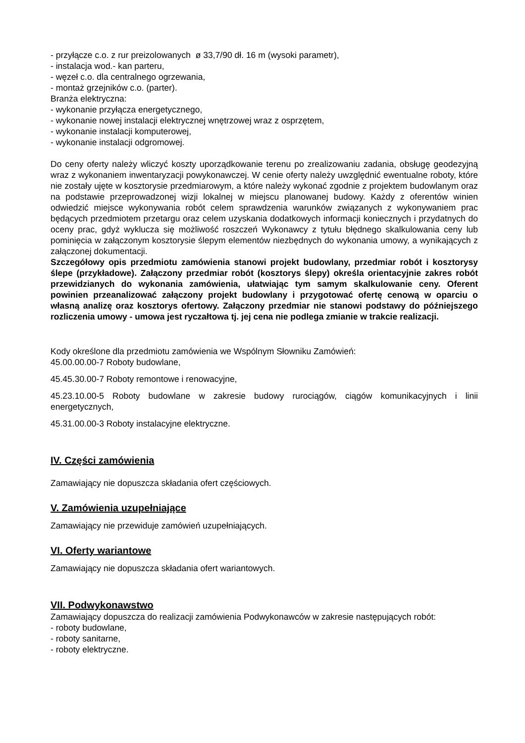- przyłącze c.o. z rur preizolowanych ø 33,7/90 dł. 16 m (wysoki parametr),
- instalacja wod.- kan parteru,
- węzeł c.o. dla centralnego ogrzewania,
- montaż grzejników c.o. (parter).
Branża elektryczna:
- wykonanie przyłącza energetycznego,
- wykonanie nowej instalacji elektrycznej wnętrzowej wraz z osprzętem,
- wykonanie instalacji komputerowej,
- wykonanie instalacji odgromowej.
Do ceny oferty należy wliczyć koszty uporządkowanie terenu po zrealizowaniu zadania, obsługę geodezyjną wraz z wykonaniem inwentaryzacji powykonawczej. W cenie oferty należy uwzględnić ewentualne roboty, które nie zostały ujęte w kosztorysie przedmiarowym, a które należy wykonać zgodnie z projektem budowlanym oraz na podstawie przeprowadzonej wizji lokalnej w miejscu planowanej budowy. Każdy z oferentów winien odwiedzić miejsce wykonywania robót celem sprawdzenia warunków związanych z wykonywaniem prac będących przedmiotem przetargu oraz celem uzyskania dodatkowych informacji koniecznych i przydatnych do oceny prac, gdyż wyklucza się możliwość roszczeń Wykonawcy z tytułu błędnego skalkulowania ceny lub pominięcia w załączonym kosztorysie ślepym elementów niezbędnych do wykonania umowy, a wynikających z załączonej dokumentacji.
Szczegółowy opis przedmiotu zamówienia stanowi projekt budowlany, przedmiar robót i kosztorysy ślepe (przykładowe). Załączony przedmiar robót (kosztorys ślepy) określa orientacyjnie zakres robót przewidzianych do wykonania zamówienia, ułatwiając tym samym skalkulowanie ceny. Oferent powinien przeanalizować załączony projekt budowlany i przygotować ofertę cenową w oparciu o własną analizę oraz kosztorys ofertowy. Załączony przedmiar nie stanowi podstawy do późniejszego rozliczenia umowy - umowa jest ryczałtowa tj. jej cena nie podlega zmianie w trakcie realizacji.
Kody określone dla przedmiotu zamówienia we Wspólnym Słowniku Zamówień:
45.00.00.00-7 Roboty budowlane,
45.45.30.00-7 Roboty remontowe i renowacyjne,
45.23.10.00-5 Roboty budowlane w zakresie budowy rurociągów, ciągów komunikacyjnych i linii energetycznych,
45.31.00.00-3 Roboty instalacyjne elektryczne.
IV. Części zamówienia
Zamawiający nie dopuszcza składania ofert częściowych.
V. Zamówienia uzupełniające
Zamawiający nie przewiduje zamówień uzupełniających.
VI. Oferty wariantowe
Zamawiający nie dopuszcza składania ofert wariantowych.
VII. Podwykonawstwo
Zamawiający dopuszcza do realizacji zamówienia Podwykonawców w zakresie następujących robót:
- roboty budowlane,
- roboty sanitarne,
- roboty elektryczne.